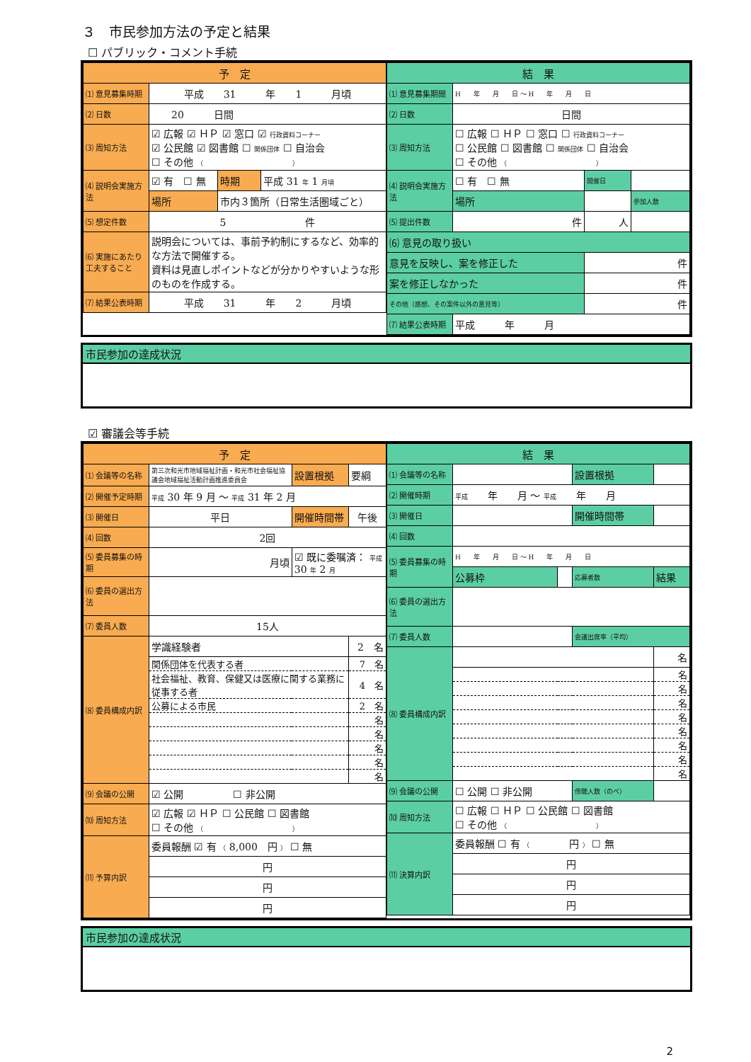３　市民参加方法の予定と結果
☐ パブリック・コメント手続
| / 予 定 / / / / / --- / --- / --- / --- / / ⑴ 意見募集時期 / 平成 31 年 1 月頃 / / / / ⑵ 日数 / 20 日間 / / / / ⑶ 周知方法 / ☑ 広報 ☑ ＨＰ ☑ 窓口 ☑ 行政資料コーナー ☑ 公民館 ☑ 図書館 ☐ 関係団体 ☐ 自治会 ☐ その他 （ ） / / / / ⑷ 説明会実施方法 / ☑ 有 ☐ 無 / 時期 / 平成 31 年 1 月頃 / / / 場所 / 市内３箇所（日常生活圏域ごと） / / / ⑸ 想定件数 / 5 件 / / / / ⑹ 実施にあたり工夫すること / 説明会については、事前予約制にするなど、効率的な方法で開催する。 資料は見直しポイントなどが分かりやすいような形のものを作成する。 / / / / ⑺ 結果公表時期 / 平成 31 年 2 月頃 / / / | / 結 果 / / / / / --- / --- / --- / --- / / ⑴ 意見募集期間 / H 年 月 日 〜 H 年 月 日 / / / / ⑵ 日数 / 日間 / / / / ⑶ 周知方法 / ☐ 広報 ☐ ＨＰ ☐ 窓口 ☐ 行政資料コーナー ☐ 公民館 ☐ 図書館 ☐ 関係団体 ☐ 自治会 ☐ その他 （ ） / / / / ⑷ 説明会実施方法 / ☐ 有 ☐ 無 / 開催日 / / / / 場所 / / 参加人数 / / ⑸ 提出件数 / 件 / 人 / / / ⑹ 意見の取り扱い / / / / / 意見を反映し、案を修正した / / 件 / / / 案を修正しなかった / / 件 / / / その他（感想、その案件以外の意見等） / / 件 / / / ⑺ 結果公表時期 / 平成 年 月 / / / |
| 市民参加の達成状況 |
☑ 審議会等手続
| / 予 定 / / / / / / --- / --- / --- / --- / --- / / ⑴ 会議等の名称 / 第三次和光市地域福祉計画・和光市社会福祉協議会地域福祉活動計画推進委員会 / / 設置根拠 / 要綱 / / ⑵ 開催予定時期 / 平成 30 年 9 月 〜 平成 31 年 2 月 / / / / / ⑶ 開催日 / 平日 / 開催時間帯 / / 午後 / / ⑷ 回数 / 2回 / / / / / ⑸ 委員募集の時期 / 月頃 / ☑ 既に委嘱済： 平成 30 年 2 月 / / / / ⑹ 委員の選出方法 / / / / / / ⑺ 委員人数 / 15人 / / / / / ⑻ 委員構成内訳 / 学識経験者 / / / 2 名 / / / 関係団体を代表する者 / / / 7 名 / / / 社会福祉、教育、保健又は医療に関する業務に従事する者 / / / 4 名 / / / 公募による市民 / / / 2 名 / / / / / / 名 / / / / / / 名 / / / / / / 名 / / / / / / 名 / / / / / / 名 / / ⑼ 会議の公開 / ☑ 公開 ☐ 非公開 / / / / / ⑽ 周知方法 / ☑ 広報 ☑ ＨＰ ☐ 公民館 ☐ 図書館 ☐ その他 （ ） / / / / / ⑾ 予算内訳 / 委員報酬 ☑ 有 （ 8,000 円 ） ☐ 無 / / / / / / 円 / / / / / / 円 / / / / / / 円 / / / / | / 結 果 / / / / / / --- / --- / --- / --- / --- / / ⑴ 会議等の名称 / / / 設置根拠 / / / ⑵ 開催時期 / 平成 年 月 〜 平成 年 月 / / / / / ⑶ 開催日 / / / 開催時間帯 / / / ⑷ 回数 / / / / / / ⑸ 委員募集の時期 / H 年 月 日 〜 H 年 月 日 / / / / / / 公募枠 / / 応募者数 / 結果 / / ⑹ 委員の選出方法 / / / / / / ⑺ 委員人数 / / / 会議出席率（平均） / / / ⑻ 委員構成内訳 / / / / 名 / / / / / / 名 / / / / / / 名 / / / / / / 名 / / / / / / 名 / / / / / / 名 / / / / / / 名 / / / / / / 名 / / / / / / 名 / / ⑼ 会議の公開 / ☐ 公開 ☐ 非公開 / / 傍聴人数（のべ） / / / ⑽ 周知方法 / ☐ 広報 ☐ ＨＰ ☐ 公民館 ☐ 図書館 ☐ その他 （ ） / / / / / ⑾ 決算内訳 / 委員報酬 ☐ 有 （ 円 ） ☐ 無 / / / / / / 円 / / / / / / 円 / / / / / / 円 / / / / |
| 市民参加の達成状況 |
2